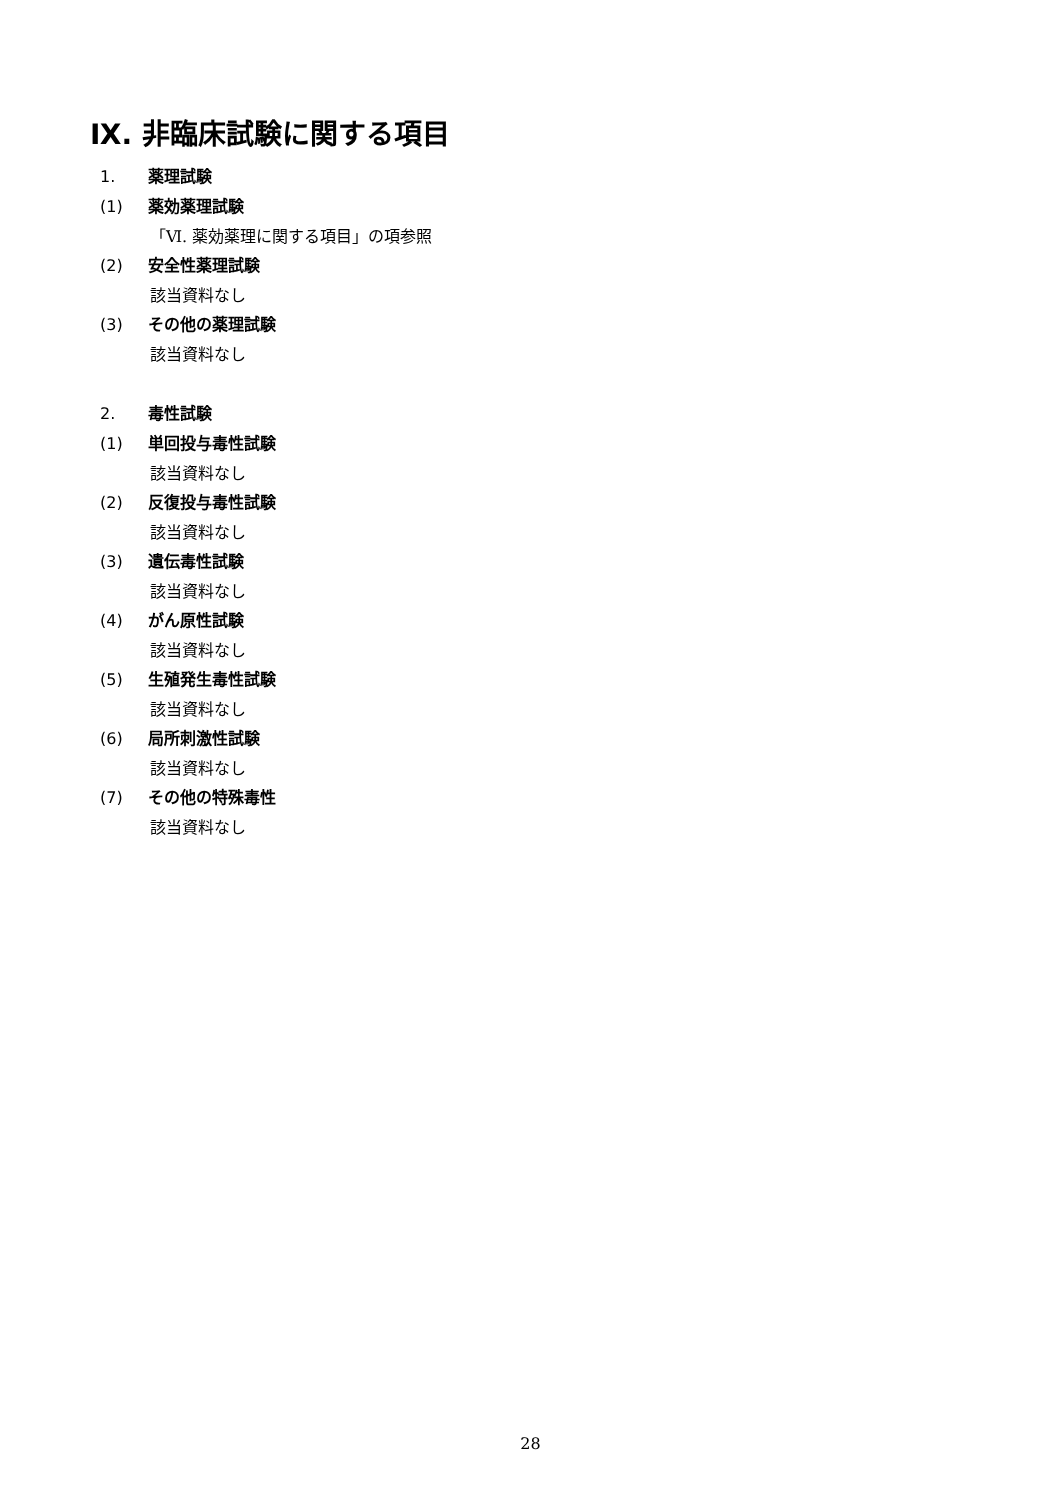Ⅸ. 非臨床試験に関する項目
1. 薬理試験
(1) 薬効薬理試験
「Ⅵ. 薬効薬理に関する項目」の項参照
(2) 安全性薬理試験
該当資料なし
(3) その他の薬理試験
該当資料なし
2. 毒性試験
(1) 単回投与毒性試験
該当資料なし
(2) 反復投与毒性試験
該当資料なし
(3) 遺伝毒性試験
該当資料なし
(4) がん原性試験
該当資料なし
(5) 生殖発生毒性試験
該当資料なし
(6) 局所刺激性試験
該当資料なし
(7) その他の特殊毒性
該当資料なし
28